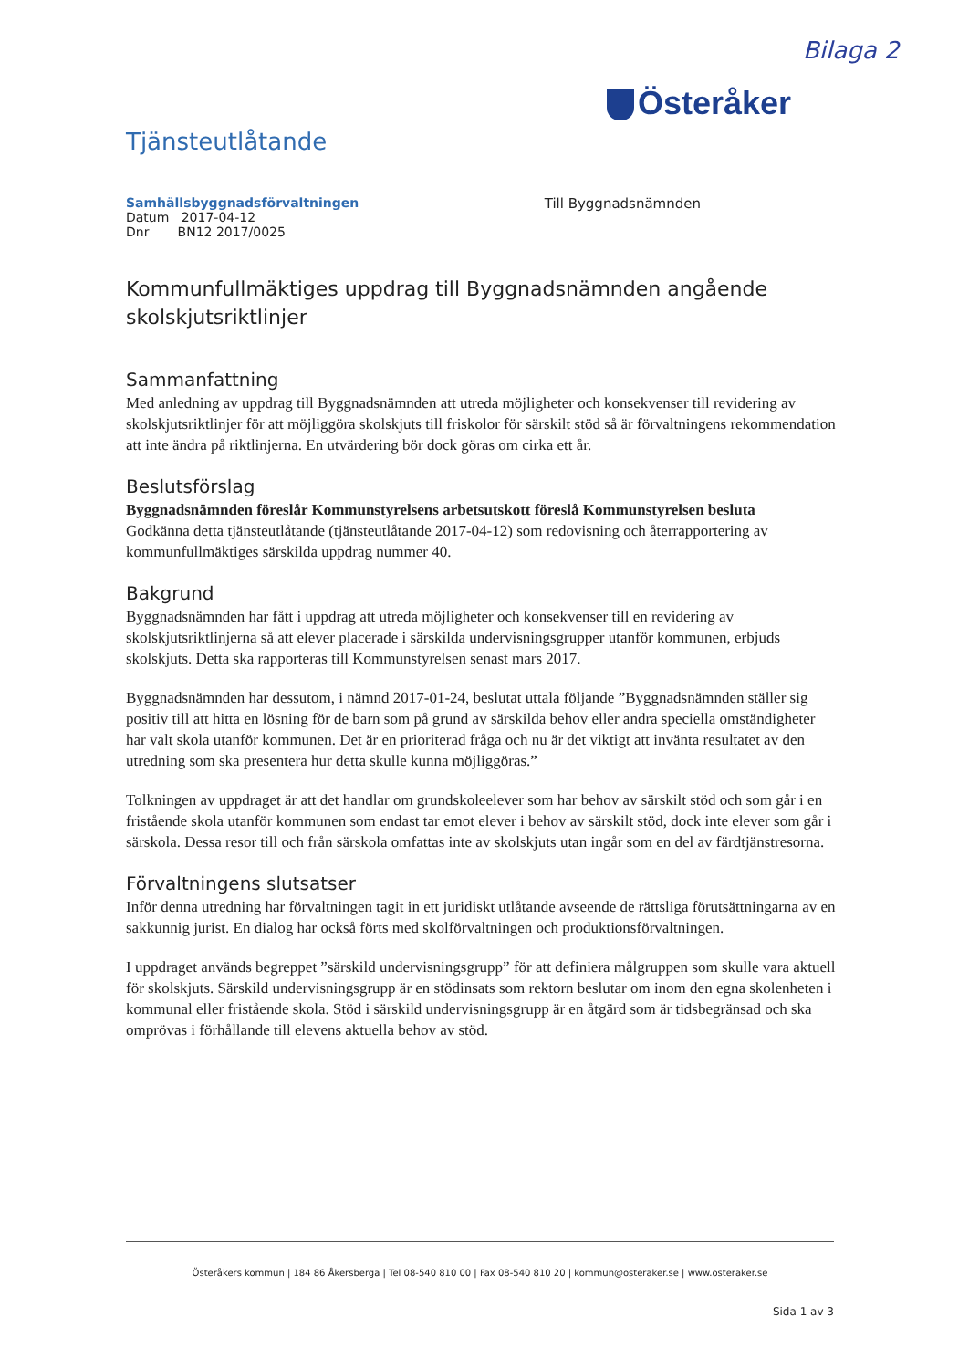Bilaga 2
Österåker
Tjänsteutlåtande
Samhällsbyggnadsförvaltningen
Datum 2017-04-12
Dnr BN12 2017/0025
Till Byggnadsnämnden
Kommunfullmäktiges uppdrag till Byggnadsnämnden angående skolskjutsriktlinjer
Sammanfattning
Med anledning av uppdrag till Byggnadsnämnden att utreda möjligheter och konsekvenser till revidering av skolskjutsriktlinjer för att möjliggöra skolskjuts till friskolor för särskilt stöd så är förvaltningens rekommendation att inte ändra på riktlinjerna. En utvärdering bör dock göras om cirka ett år.
Beslutsförslag
Byggnadsnämnden föreslår Kommunstyrelsens arbetsutskott föreslå Kommunstyrelsen besluta
Godkänna detta tjänsteutlåtande (tjänsteutlåtande 2017-04-12) som redovisning och återrapportering av kommunfullmäktiges särskilda uppdrag nummer 40.
Bakgrund
Byggnadsnämnden har fått i uppdrag att utreda möjligheter och konsekvenser till en revidering av skolskjutsriktlinjerna så att elever placerade i särskilda undervisningsgrupper utanför kommunen, erbjuds skolskjuts. Detta ska rapporteras till Kommunstyrelsen senast mars 2017.
Byggnadsnämnden har dessutom, i nämnd 2017-01-24, beslutat uttala följande ”Byggnadsnämnden ställer sig positiv till att hitta en lösning för de barn som på grund av särskilda behov eller andra speciella omständigheter har valt skola utanför kommunen. Det är en prioriterad fråga och nu är det viktigt att invänta resultatet av den utredning som ska presentera hur detta skulle kunna möjliggöras.”
Tolkningen av uppdraget är att det handlar om grundskoleelever som har behov av särskilt stöd och som går i en fristående skola utanför kommunen som endast tar emot elever i behov av särskilt stöd, dock inte elever som går i särskola. Dessa resor till och från särskola omfattas inte av skolskjuts utan ingår som en del av färdtjänstresorna.
Förvaltningens slutsatser
Inför denna utredning har förvaltningen tagit in ett juridiskt utlåtande avseende de rättsliga förutsättningarna av en sakkunnig jurist. En dialog har också förts med skolförvaltningen och produktionsförvaltningen.
I uppdraget används begreppet ”särskild undervisningsgrupp” för att definiera målgruppen som skulle vara aktuell för skolskjuts. Särskild undervisningsgrupp är en stödinsats som rektorn beslutar om inom den egna skolenheten i kommunal eller fristående skola. Stöd i särskild undervisningsgrupp är en åtgärd som är tidsbegränsad och ska omprövas i förhållande till elevens aktuella behov av stöd.
Österåkers kommun | 184 86 Åkersberga | Tel 08-540 810 00 | Fax 08-540 810 20 | kommun@osteraker.se | www.osteraker.se
Sida 1 av 3